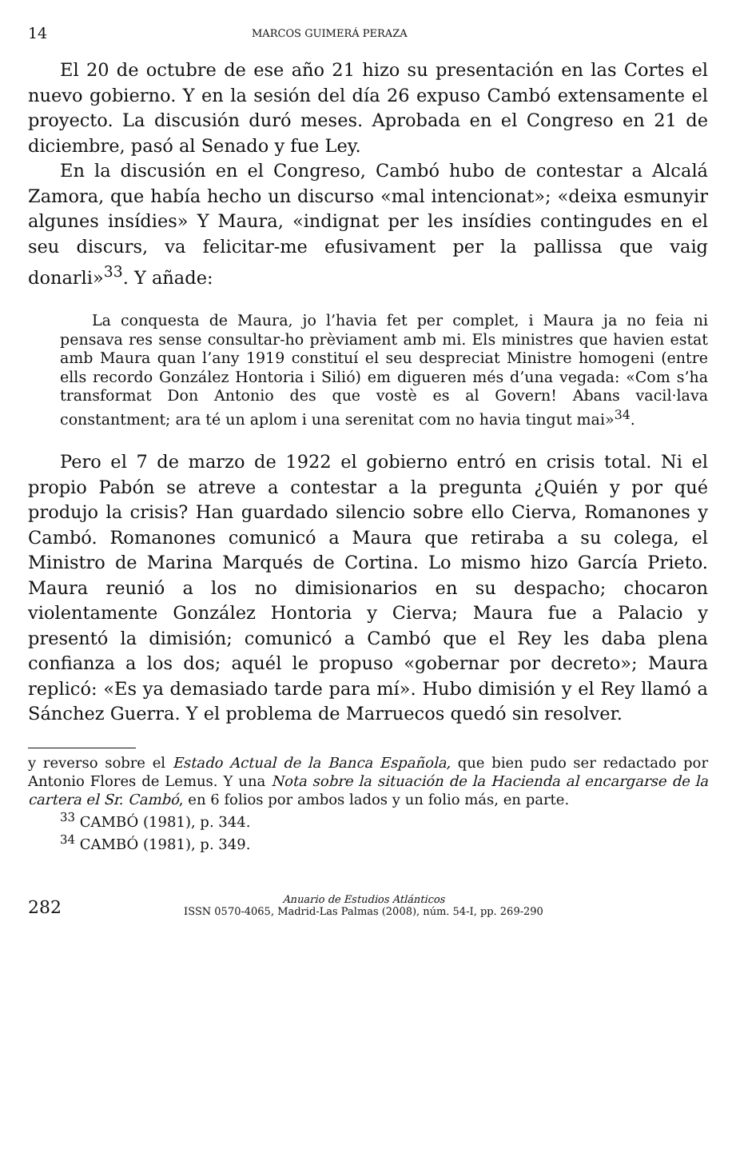14 MARCOS GUIMERÁ PERAZA
El 20 de octubre de ese año 21 hizo su presentación en las Cortes el nuevo gobierno. Y en la sesión del día 26 expuso Cambó extensamente el proyecto. La discusión duró meses. Aprobada en el Congreso en 21 de diciembre, pasó al Senado y fue Ley.
En la discusión en el Congreso, Cambó hubo de contestar a Alcalá Zamora, que había hecho un discurso «mal intencionat»; «deixa esmunyir algunes insídies» Y Maura, «indignat per les insídies contingudes en el seu discurs, va felicitar-me efusivament per la pallissa que vaig donarli»<sup>33</sup>. Y añade:
La conquesta de Maura, jo l’havia fet per complet, i Maura ja no feia ni pensava res sense consultar-ho prèviament amb mi. Els ministres que havien estat amb Maura quan l’any 1919 constituí el seu despreciat Ministre homogeni (entre ells recordo González Hontoria i Silió) em digueren més d’una vegada: «Com s’ha transformat Don Antonio des que vostè es al Govern! Abans vacil·lava constantment; ara té un aplom i una serenitat com no havia tingut mai»<sup>34</sup>.
Pero el 7 de marzo de 1922 el gobierno entró en crisis total. Ni el propio Pabón se atreve a contestar a la pregunta ¿Quién y por qué produjo la crisis? Han guardado silencio sobre ello Cierva, Romanones y Cambó. Romanones comunicó a Maura que retiraba a su colega, el Ministro de Marina Marqués de Cortina. Lo mismo hizo García Prieto. Maura reunió a los no dimisionarios en su despacho; chocaron violentamente González Hontoria y Cierva; Maura fue a Palacio y presentó la dimisión; comunicó a Cambó que el Rey les daba plena confianza a los dos; aquél le propuso «gobernar por decreto»; Maura replicó: «Es ya demasiado tarde para mí». Hubo dimisión y el Rey llamó a Sánchez Guerra. Y el problema de Marruecos quedó sin resolver.
y reverso sobre el Estado Actual de la Banca Española, que bien pudo ser redactado por Antonio Flores de Lemus. Y una Nota sobre la situación de la Hacienda al encargarse de la cartera el Sr. Cambó, en 6 folios por ambos lados y un folio más, en parte.
<sup>33</sup> CAMBÓ (1981), p. 344.
<sup>34</sup> CAMBÓ (1981), p. 349.
282 Anuario de Estudios Atlánticos
ISSN 0570-4065, Madrid-Las Palmas (2008), núm. 54-I, pp. 269-290